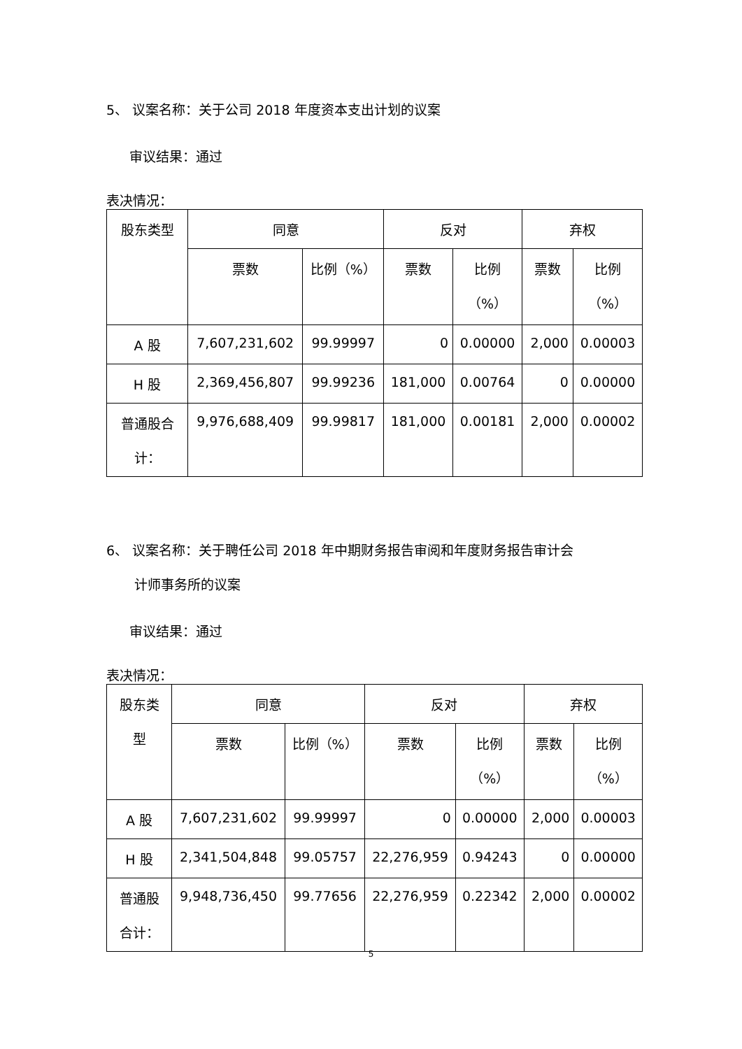5、 议案名称：关于公司 2018 年度资本支出计划的议案
审议结果：通过
表决情况：
| 股东类型 | 同意 | | 反对 | | 弃权 | |
| --- | --- | --- | --- | --- | --- | --- |
| | 票数 | 比例（%） | 票数 | 比例 （%） | 票数 | 比例 （%） |
| A 股 | 7,607,231,602 | 99.99997 | 0 | 0.00000 | 2,000 | 0.00003 |
| H 股 | 2,369,456,807 | 99.99236 | 181,000 | 0.00764 | 0 | 0.00000 |
| 普通股合 计： | 9,976,688,409 | 99.99817 | 181,000 | 0.00181 | 2,000 | 0.00002 |
6、 议案名称：关于聘任公司 2018 年中期财务报告审阅和年度财务报告审计会
计师事务所的议案
审议结果：通过
表决情况：
| 股东类 型 | 同意 | | 反对 | | 弃权 | |
| --- | --- | --- | --- | --- | --- | --- |
| | 票数 | 比例（%） | 票数 | 比例 （%） | 票数 | 比例 （%） |
| A 股 | 7,607,231,602 | 99.99997 | 0 | 0.00000 | 2,000 | 0.00003 |
| H 股 | 2,341,504,848 | 99.05757 | 22,276,959 | 0.94243 | 0 | 0.00000 |
| 普通股 合计： | 9,948,736,450 | 99.77656 | 22,276,959 | 0.22342 | 2,000 | 0.00002 |
5